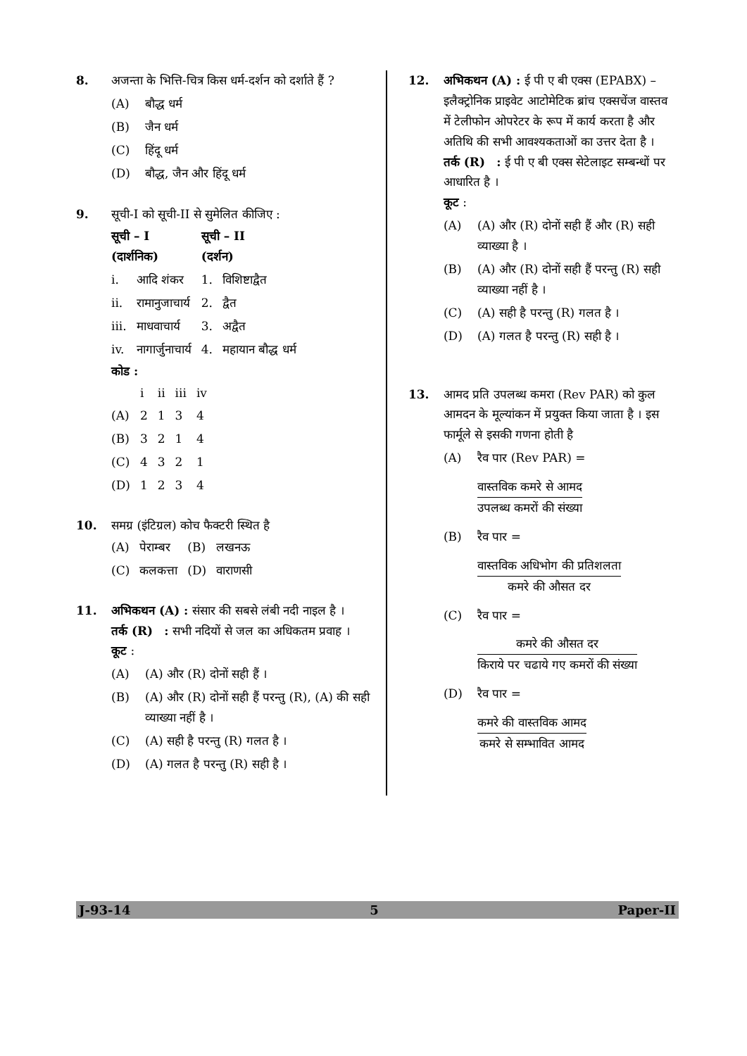8. अजन्ता के भित्ति-चित्र किस धर्म-दर्शन को दर्शाते हैं ?
(A) बौद्ध धर्म
(B) जैन धर्म
(C) हिंदू धर्म
(D) बौद्ध, जैन और हिंदू धर्म
9. सूची-I को सूची-II से सुमेलित कीजिए :
| सूची – I (दार्शनिक) | | सूची – II (दर्शन) | |
| --- | --- | --- | --- |
| i. | आदि शंकर | 1. | विशिष्टाद्वैत |
| ii. | रामानुजाचार्य | 2. | द्वैत |
| iii. | माधवाचार्य | 3. | अद्वैत |
| iv. | नागार्जुनाचार्य | 4. | महायान बौद्ध धर्म |
कोड :
| | i | ii | iii | iv |
| --- | --- | --- | --- | --- |
| (A) | 2 | 1 | 3 | 4 |
| (B) | 3 | 2 | 1 | 4 |
| (C) | 4 | 3 | 2 | 1 |
| (D) | 1 | 2 | 3 | 4 |
10. समग्र (इंटिग्रल) कोच फैक्टरी स्थित है
| (A) | पेराम्बर | (B) | लखनऊ |
| (C) | कलकत्ता | (D) | वाराणसी |
11. अभिकथन (A) : संसार की सबसे लंबी नदी नाइल है ।
तर्क (R) : सभी नदियों से जल का अधिकतम प्रवाह ।
कूट :
(A) (A) और (R) दोनों सही हैं ।
(B) (A) और (R) दोनों सही हैं परन्तु (R), (A) की सही व्याख्या नहीं है ।
(C) (A) सही है परन्तु (R) गलत है ।
(D) (A) गलत है परन्तु (R) सही है ।
12. अभिकथन (A) : ई पी ए बी एक्स (EPABX) – इलैक्ट्रोनिक प्राइवेट आटोमेटिक ब्रांच एक्सचेंज वास्तव में टेलीफोन ओपरेटर के रूप में कार्य करता है और अतिथि की सभी आवश्यकताओं का उत्तर देता है ।
तर्क (R) : ई पी ए बी एक्स सेटेलाइट सम्बन्धों पर आधारित है ।
कूट :
(A) (A) और (R) दोनों सही हैं और (R) सही व्याख्या है ।
(B) (A) और (R) दोनों सही हैं परन्तु (R) सही व्याख्या नहीं है ।
(C) (A) सही है परन्तु (R) गलत है ।
(D) (A) गलत है परन्तु (R) सही है ।
13. आमद प्रति उपलब्ध कमरा (Rev PAR) को कुल आमदन के मूल्यांकन में प्रयुक्त किया जाता है । इस फार्मूले से इसकी गणना होती है
(A) रैव पार (Rev PAR) =
वास्तविक कमरे से आमद
उपलब्ध कमरों की संख्या
(B) रैव पार =
वास्तविक अधिभोग की प्रतिशलता
कमरे की औसत दर
(C) रैव पार =
कमरे की औसत दर
किराये पर चढाये गए कमरों की संख्या
(D) रैव पार =
कमरे की वास्तविक आमद
कमरे से सम्भावित आमद
J-93-14 5 Paper-II